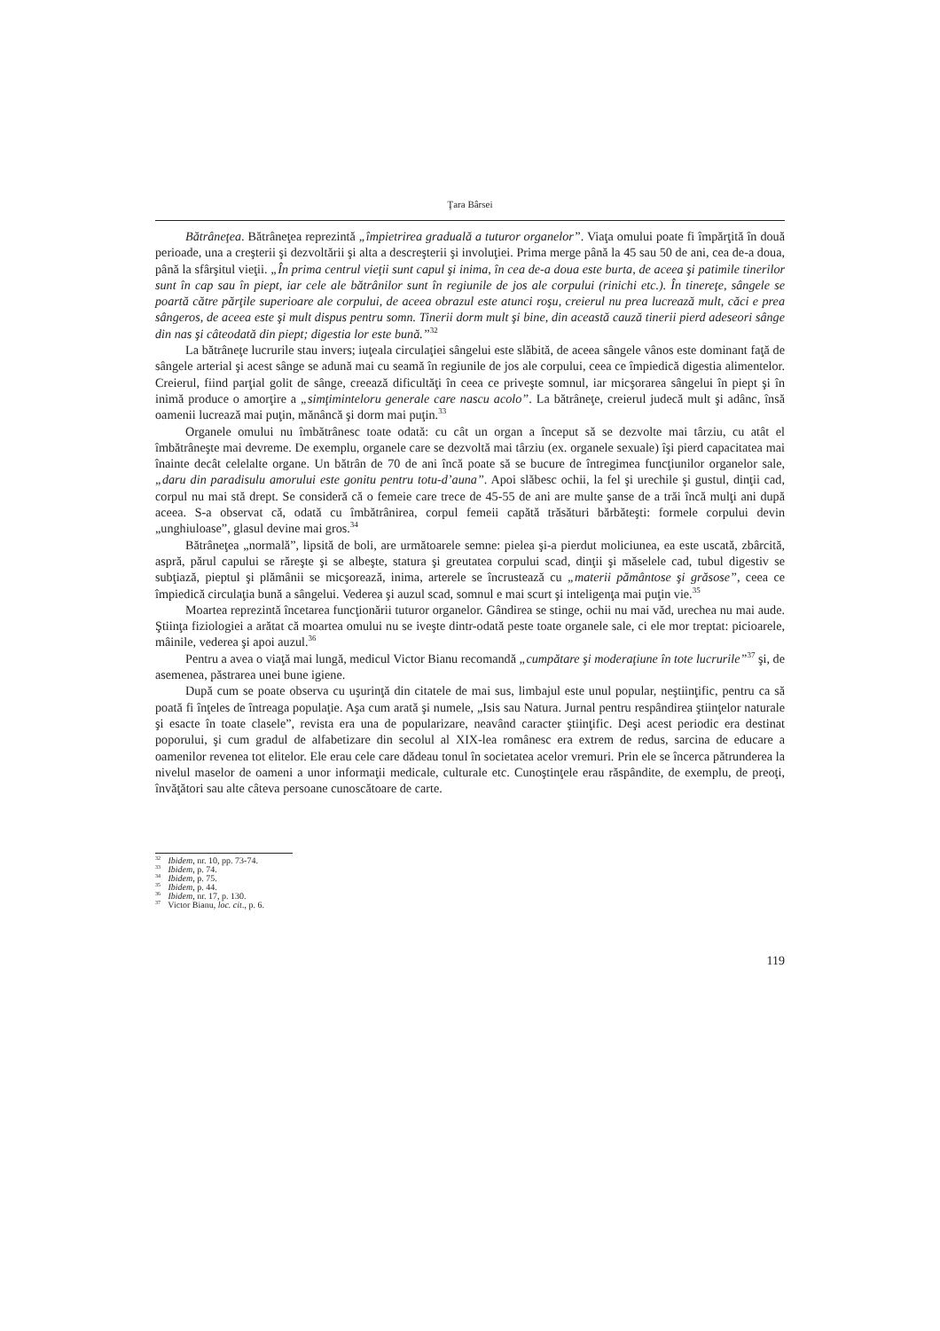Ţara Bârsei
Bătrâneţea. Bătrâneţea reprezintă „împietrirea graduală a tuturor organelor”. Viaţa omului poate fi împărţită în două perioade, una a creşterii şi dezvoltării şi alta a descreşterii şi involuţiei. Prima merge până la 45 sau 50 de ani, cea de-a doua, până la sfârşitul vieţii. „În prima centrul vieţii sunt capul şi inima, în cea de-a doua este burta, de aceea şi patimile tinerilor sunt în cap sau în piept, iar cele ale bătrânilor sunt în regiunile de jos ale corpului (rinichi etc.). În tinereţe, sângele se poartă către părţile superioare ale corpului, de aceea obrazul este atunci roşu, creierul nu prea lucrează mult, căci e prea sângeros, de aceea este şi mult dispus pentru somn. Tinerii dorm mult şi bine, din această cauză tinerii pierd adeseori sânge din nas şi câteodată din piept; digestia lor este bună.”<sup>32</sup>
La bătrâneţe lucrurile stau invers; iuţeala circulaţiei sângelui este slăbită, de aceea sângele vânos este dominant faţă de sângele arterial şi acest sânge se adună mai cu seamă în regiunile de jos ale corpului, ceea ce împiedică digestia alimentelor. Creierul, fiind parţial golit de sânge, creează dificultăţi în ceea ce priveşte somnul, iar micşorarea sângelui în piept şi în inimă produce o amorţire a „simţiminteloru generale care nascu acolo”. La bătrâneţe, creierul judecă mult şi adânc, însă oamenii lucrează mai puţin, mănâncă şi dorm mai puţin.<sup>33</sup>
Organele omului nu îmbătrânesc toate odată: cu cât un organ a început să se dezvolte mai târziu, cu atât el îmbătrâneşte mai devreme. De exemplu, organele care se dezvoltă mai târziu (ex. organele sexuale) îşi pierd capacitatea mai înainte decât celelalte organe. Un bătrân de 70 de ani încă poate să se bucure de întregimea funcţiunilor organelor sale, „daru din paradisulu amorului este gonitu pentru totu-d’auna”. Apoi slăbesc ochii, la fel şi urechile şi gustul, dinţii cad, corpul nu mai stă drept. Se consideră că o femeie care trece de 45-55 de ani are multe şanse de a trăi încă mulţi ani după aceea. S-a observat că, odată cu îmbătrânirea, corpul femeii capătă trăsături bărbăteşti: formele corpului devin „unghiuloase”, glasul devine mai gros.<sup>34</sup>
Bătrâneţea „normală”, lipsită de boli, are următoarele semne: pielea şi-a pierdut moliciunea, ea este uscată, zbârcită, aspră, părul capului se răreşte şi se albeşte, statura şi greutatea corpului scad, dinţii şi măselele cad, tubul digestiv se subţiază, pieptul şi plămânii se micşorează, inima, arterele se încrustează cu „materii pământose şi grăsose”, ceea ce împiedică circulaţia bună a sângelui. Vederea şi auzul scad, somnul e mai scurt şi inteligenţa mai puţin vie.<sup>35</sup>
Moartea reprezintă încetarea funcţionării tuturor organelor. Gândirea se stinge, ochii nu mai văd, urechea nu mai aude. Ştiinţa fiziologiei a arătat că moartea omului nu se iveşte dintr-odată peste toate organele sale, ci ele mor treptat: picioarele, mâinile, vederea şi apoi auzul.<sup>36</sup>
Pentru a avea o viaţă mai lungă, medicul Victor Bianu recomandă „cumpătare şi moderaţiune în tote lucrurile”<sup>37</sup> şi, de asemenea, păstrarea unei bune igiene.
După cum se poate observa cu uşurinţă din citatele de mai sus, limbajul este unul popular, neştiinţific, pentru ca să poată fi înţeles de întreaga populaţie. Aşa cum arată şi numele, „Isis sau Natura. Jurnal pentru respândirea ştiinţelor naturale şi esacte în toate clasele”, revista era una de popularizare, neavând caracter ştiinţific. Deşi acest periodic era destinat poporului, şi cum gradul de alfabetizare din secolul al XIX-lea românesc era extrem de redus, sarcina de educare a oamenilor revenea tot elitelor. Ele erau cele care dădeau tonul în societatea acelor vremuri. Prin ele se încerca pătrunderea la nivelul maselor de oameni a unor informaţii medicale, culturale etc. Cunoştinţele erau răspândite, de exemplu, de preoţi, învăţători sau alte câteva persoane cunoscătoare de carte.
<sup>32</sup> Ibidem, nr. 10, pp. 73-74.
<sup>33</sup> Ibidem, p. 74.
<sup>34</sup> Ibidem, p. 75.
<sup>35</sup> Ibidem, p. 44.
<sup>36</sup> Ibidem, nr. 17, p. 130.
<sup>37</sup> Victor Bianu, loc. cit., p. 6.
119